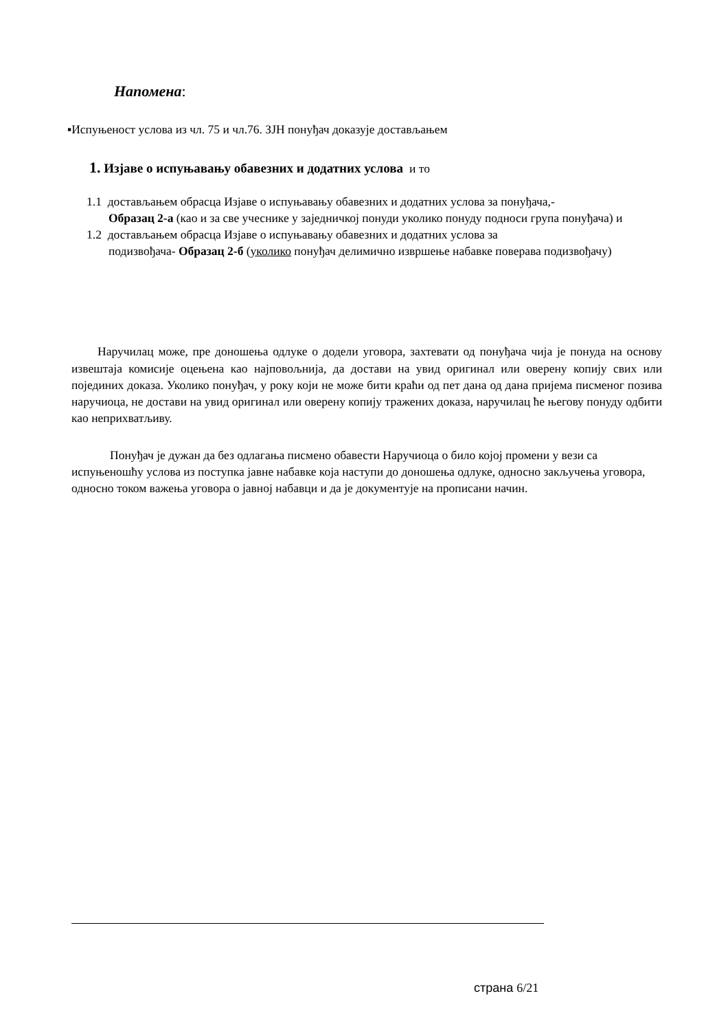Напомена:
▪Испуњеност услова из чл. 75 и чл.76. ЗЈН понуђач доказује достављањем
1. Изјаве о испуњавању обавезних и додатних услова и то
1.1 достављањем обрасца Изјаве о испуњавању обавезних и додатних услова за понуђача,-
Образац 2-а (као и за све учеснике у заједничкој понуди уколико понуду подноси група понуђача) и
1.2 достављањем обрасца Изјаве о испуњавању обавезних и додатних услова за
подизвођача- Образац 2-б (уколико понуђач делимично извршење набавке поверава подизвођачу)
Наручилац може, пре доношења одлуке о додели уговора, захтевати од понуђача чија је понуда на основу извештаја комисије оцењена као најповољнија, да достави на увид оригинал или оверену копију свих или појединих доказа. Уколико понуђач, у року који не може бити краћи од пет дана од дана пријема писменог позива наручиоца, не достави на увид оригинал или оверену копију тражених доказа, наручилац ће његову понуду одбити као неприхватљиву.
Понуђач је дужан да без одлагања писмено обавести Наручиоца о било којој промени у вези са испуњеношћу услова из поступка јавне набавке која наступи до доношења одлуке, односно закључења уговора, односно током важења уговора о јавној набавци и да је документује на прописани начин.
страна 6/21